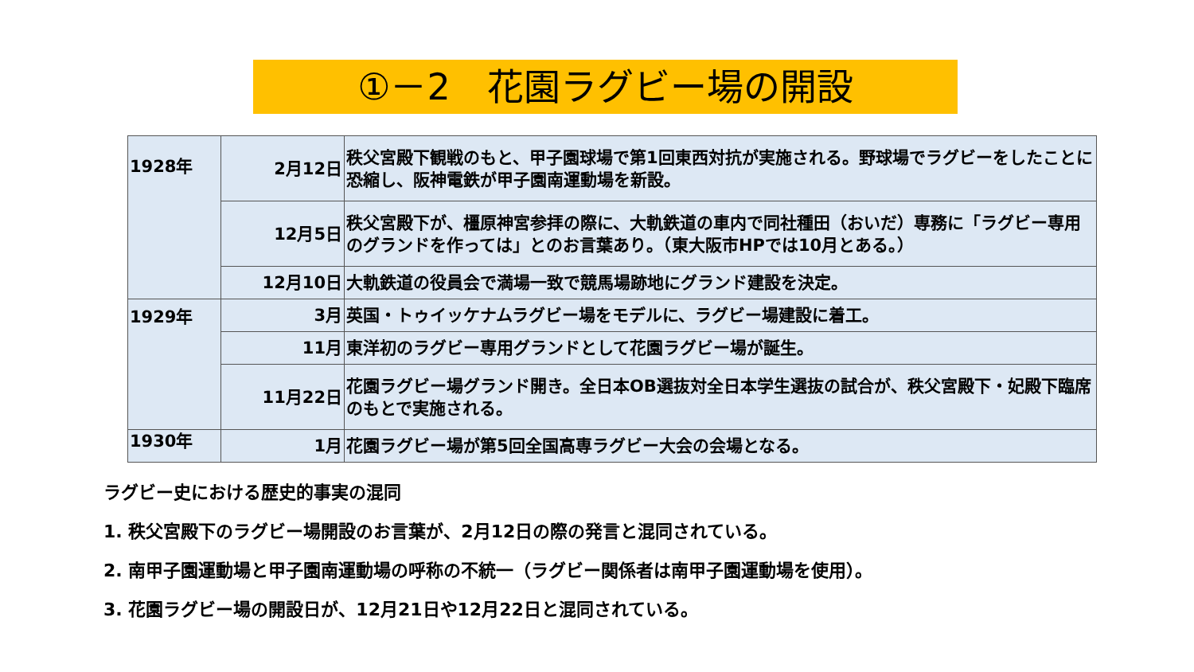①－2　花園ラグビー場の開設
| 1928年 | 2月12日 | 秩父宮殿下観戦のもと、甲子園球場で第1回東西対抗が実施される。野球場でラグビーをしたことに恐縮し、阪神電鉄が甲子園南運動場を新設。 |
| | 12月5日 | 秩父宮殿下が、橿原神宮参拝の際に、大軌鉄道の車内で同社種田（おいだ）専務に「ラグビー専用のグランドを作っては」とのお言葉あり。（東大阪市HPでは10月とある。） |
| | 12月10日 | 大軌鉄道の役員会で満場一致で競馬場跡地にグランド建設を決定。 |
| 1929年 | 3月 | 英国・トゥイッケナムラグビー場をモデルに、ラグビー場建設に着工。 |
| | 11月 | 東洋初のラグビー専用グランドとして花園ラグビー場が誕生。 |
| | 11月22日 | 花園ラグビー場グランド開き。全日本OB選抜対全日本学生選抜の試合が、秩父宮殿下・妃殿下臨席のもとで実施される。 |
| 1930年 | 1月 | 花園ラグビー場が第5回全国高専ラグビー大会の会場となる。 |
ラグビー史における歴史的事実の混同
1. 秩父宮殿下のラグビー場開設のお言葉が、2月12日の際の発言と混同されている。
2. 南甲子園運動場と甲子園南運動場の呼称の不統一（ラグビー関係者は南甲子園運動場を使用）。
3. 花園ラグビー場の開設日が、12月21日や12月22日と混同されている。